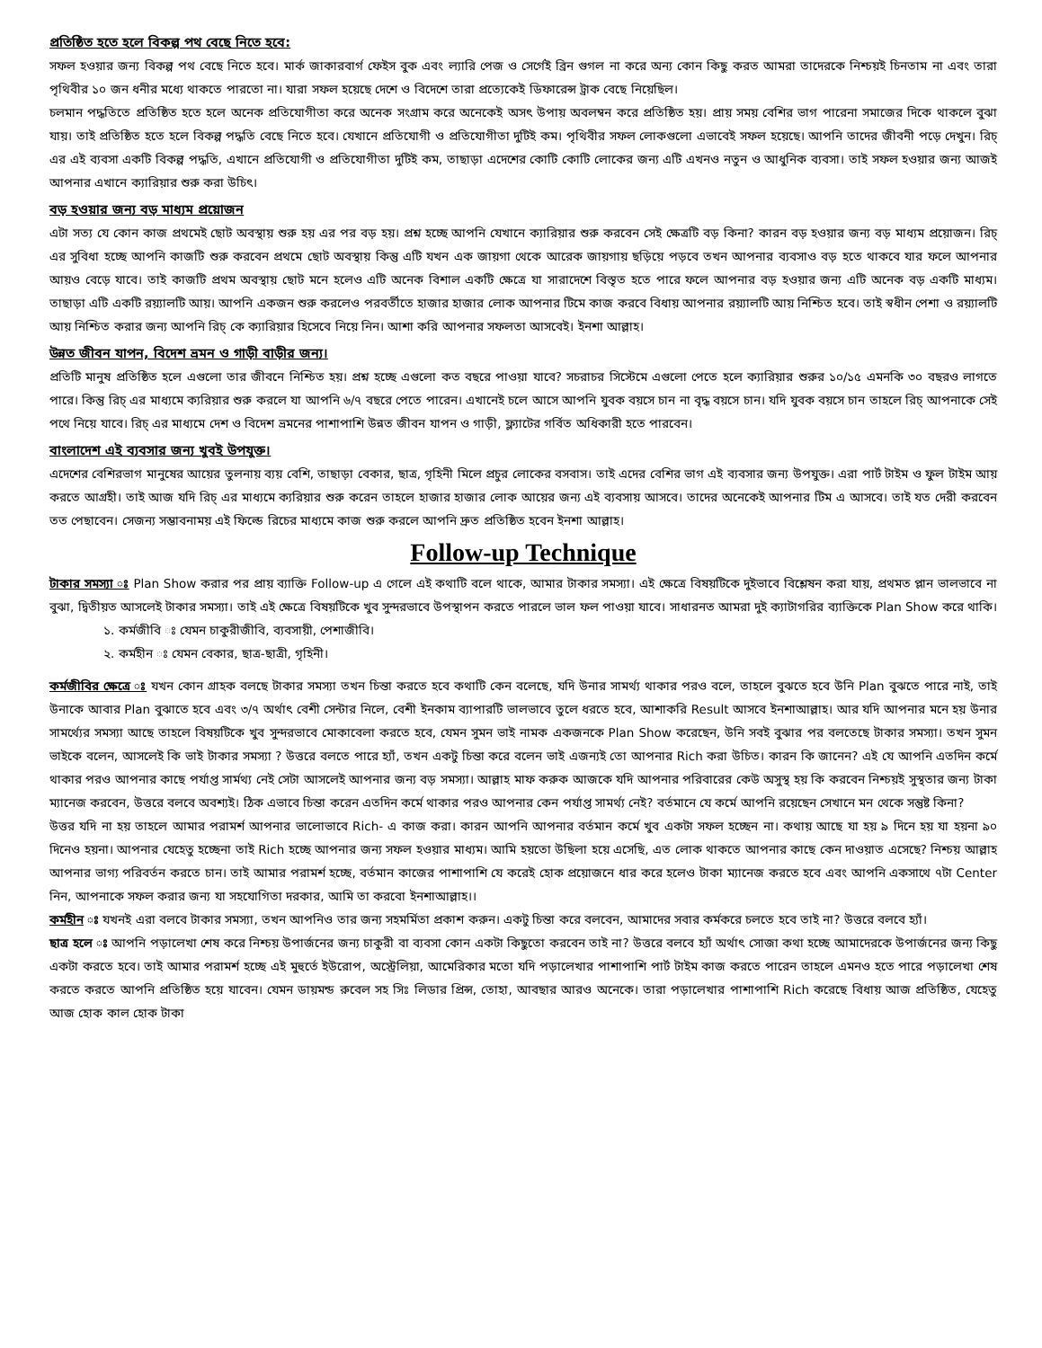প্রতিষ্ঠিত হতে হলে বিকল্প পথ বেছে নিতে হবে:
সফল হওয়ার জন্য বিকল্প পথ বেছে নিতে হবে। মার্ক জাকারবার্গ ফেইস বুক এবং ল্যারি পেজ ও সের্গেই ব্রিন গুগল না করে অন্য কোন কিছু করত আমরা তাদেরকে নিশ্চয়ই চিনতাম না এবং তারা পৃথিবীর ১০ জন ধনীর মধ্যে থাকতে পারতো না। যারা সফল হয়েছে দেশে ও বিদেশে তারা প্রত্যেকেই ডিফারেন্স ট্রাক বেছে নিয়েছিল।
চলমান পদ্ধতিতে প্রতিষ্ঠিত হতে হলে অনেক প্রতিযোগীতা করে অনেক সংগ্রাম করে অনেকেই অসৎ উপায় অবলম্বন করে প্রতিষ্ঠিত হয়। প্রায় সময় বেশির ভাগ পারেনা সমাজের দিকে থাকলে বুঝা যায়। তাই প্রতিষ্ঠিত হতে হলে বিকল্প পদ্ধতি বেছে নিতে হবে। যেখানে প্রতিযোগী ও প্রতিযোগীতা দুটিই কম। পৃথিবীর সফল লোকগুলো এভাবেই সফল হয়েছে। আপনি তাদের জীবনী পড়ে দেখুন। রিচ্ এর এই ব্যবসা একটি বিকল্প পদ্ধতি, এখানে প্রতিযোগী ও প্রতিযোগীতা দুটিই কম, তাছাড়া এদেশের কোটি কোটি লোকের জন্য এটি এখনও নতুন ও আধুনিক ব্যবসা। তাই সফল হওয়ার জন্য আজই আপনার এখানে ক্যারিয়ার শুরু করা উচিৎ।
বড় হওয়ার জন্য বড় মাধ্যম প্রয়োজন
এটা সত্য যে কোন কাজ প্রথমেই ছোট অবস্থায় শুরু হয় এর পর বড় হয়। প্রশ্ন হচ্ছে আপনি যেখানে ক্যারিয়ার শুরু করবেন সেই ক্ষেত্রটি বড় কিনা? কারন বড় হওয়ার জন্য বড় মাধ্যম প্রয়োজন। রিচ্ এর সুবিধা হচ্ছে আপনি কাজটি শুরু করবেন প্রথমে ছোট অবস্থায় কিন্তু এটি যখন এক জায়গা থেকে আরেক জায়গায় ছড়িয়ে পড়বে তখন আপনার ব্যবসাও বড় হতে থাকবে যার ফলে আপনার আয়ও বেড়ে যাবে। তাই কাজটি প্রথম অবস্থায় ছোট মনে হলেও এটি অনেক বিশাল একটি ক্ষেত্রে যা সারাদেশে বিস্তৃত হতে পারে ফলে আপনার বড় হওয়ার জন্য এটি অনেক বড় একটি মাধ্যম। তাছাড়া এটি একটি রয়্যালটি আয়। আপনি একজন শুরু করলেও পরবর্তীতে হাজার হাজার লোক আপনার টিমে কাজ করবে বিধায় আপনার রয়্যালটি আয় নিশ্চিত হবে। তাই স্বধীন পেশা ও রয়্যালটি আয় নিশ্চিত করার জন্য আপনি রিচ্ কে ক্যারিয়ার হিসেবে নিয়ে নিন। আশা করি আপনার সফলতা আসবেই। ইনশা আল্লাহ।
উন্নত জীবন যাপন, বিদেশ ভ্রমন ও গাড়ী বাড়ীর জন্য।
প্রতিটি মানুষ প্রতিষ্ঠিত হলে এগুলো তার জীবনে নিশ্চিত হয়। প্রশ্ন হচ্ছে এগুলো কত বছরে পাওয়া যাবে? সচরাচর সিস্টেমে এগুলো পেতে হলে ক্যারিয়ার শুরুর ১০/১৫ এমনকি ৩০ বছরও লাগতে পারে। কিন্তু রিচ্ এর মাধ্যমে ক্যরিয়ার শুরু করলে যা আপনি ৬/৭ বছরে পেতে পারেন। এখানেই চলে আসে আপনি যুবক বয়সে চান না বৃদ্ধ বয়সে চান। যদি যুবক বয়সে চান তাহলে রিচ্ আপনাকে সেই পথে নিয়ে যাবে। রিচ্ এর মাধ্যমে দেশ ও বিদেশ ভ্রমনের পাশাপাশি উন্নত জীবন যাপন ও গাড়ী, ফ্ল্যাটের গর্বিত অধিকারী হতে পারবেন।
বাংলাদেশ এই ব্যবসার জন্য খুবই উপযুক্ত।
এদেশের বেশিরভাগ মানুষের আয়ের তুলনায় ব্যয় বেশি, তাছাড়া বেকার, ছাত্র, গৃহিনী মিলে প্রচুর লোকের বসবাস। তাই এদের বেশির ভাগ এই ব্যবসার জন্য উপযুক্ত। এরা পার্ট টাইম ও ফুল টাইম আয় করতে আগ্রহী। তাই আজ যদি রিচ্ এর মাধ্যমে ক্যরিয়ার শুরু করেন তাহলে হাজার হাজার লোক আয়ের জন্য এই ব্যবসায় আসবে। তাদের অনেকেই আপনার টিম এ আসবে। তাই যত দেরী করবেন তত পেছাবেন। সেজন্য সম্ভাবনাময় এই ফিল্ডে রিচের মাধ্যমে কাজ শুরু করলে আপনি দ্রুত প্রতিষ্ঠিত হবেন ইনশা আল্লাহ।
Follow-up Technique
টাকার সমস্যা ঃ Plan Show করার পর প্রায় ব্যাক্তি Follow-up এ গেলে এই কথাটি বলে থাকে, আমার টাকার সমস্যা। এই ক্ষেত্রে বিষয়টিকে দুইভাবে বিশ্লেষন করা যায়, প্রথমত প্লান ভালভাবে না বুঝা, দ্বিতীয়ত আসলেই টাকার সমস্যা। তাই এই ক্ষেত্রে বিষয়টিকে খুব সুন্দরভাবে উপস্থাপন করতে পারলে ভাল ফল পাওয়া যাবে। সাধারনত আমরা দুই ক্যাটাগরির ব্যাক্তিকে Plan Show করে থাকি।
১. কর্মজীবি ঃ যেমন চাকুরীজীবি, ব্যবসায়ী, পেশাজীবি।
২. কর্মহীন ঃ যেমন বেকার, ছাত্র-ছাত্রী, গৃহিনী।
কর্মজীবির ক্ষেত্রে ঃ যখন কোন গ্রাহক বলছে টাকার সমস্যা তখন চিন্তা করতে হবে কথাটি কেন বলেছে, যদি উনার সামর্থ্য থাকার পরও বলে, তাহলে বুঝতে হবে উনি Plan বুঝতে পারে নাই, তাই উনাকে আবার Plan বুঝাতে হবে এবং ৩/৭ অর্থাৎ বেশী সেন্টার নিলে, বেশী ইনকাম ব্যাপারটি ভালভাবে তুলে ধরতে হবে, আশাকরি Result আসবে ইনশাআল্লাহ। আর যদি আপনার মনে হয় উনার সামর্থ্যের সমস্যা আছে তাহলে বিষয়টিকে খুব সুন্দরভাবে মোকাবেলা করতে হবে, যেমন সুমন ভাই নামক একজনকে Plan Show করেছেন, উনি সবই বুঝার পর বলতেছে টাকার সমস্যা। তখন সুমন ভাইকে বলেন, আসলেই কি ভাই টাকার সমস্যা ? উত্তরে বলতে পারে হ্যাঁ, তখন একটু চিন্তা করে বলেন ভাই এজন্যই তো আপনার Rich করা উচিত। কারন কি জানেন? এই যে আপনি এতদিন কর্মে থাকার পরও আপনার কাছে পর্যাপ্ত সার্মথ্য নেই সেটা আসলেই আপনার জন্য বড় সমস্যা। আল্লাহ মাফ করুক আজকে যদি আপনার পরিবারের কেউ অসুস্থ হয় কি করবেন নিশ্চয়ই সুস্থতার জন্য টাকা ম্যানেজ করবেন, উত্তরে বলবে অবশ্যই। ঠিক এভাবে চিন্তা করেন এতদিন কর্মে থাকার পরও আপনার কেন পর্যাপ্ত সামর্থ্য নেই? বর্তমানে যে কর্মে আপনি রয়েছেন সেখানে মন থেকে সন্তুষ্ট কিনা?
উত্তর যদি না হয় তাহলে আমার পরামর্শ আপনার ভালোভাবে Rich- এ কাজ করা। কারন আপনি আপনার বর্তমান কর্মে খুব একটা সফল হচ্ছেন না। কথায় আছে যা হয় ৯ দিনে হয় যা হয়না ৯০ দিনেও হয়না। আপনার যেহেতু হচ্ছেনা তাই Rich হচ্ছে আপনার জন্য সফল হওয়ার মাধ্যম। আমি হয়তো উছিলা হয়ে এসেছি, এত লোক থাকতে আপনার কাছে কেন দাওয়াত এসেছে? নিশ্চয় আল্লাহ আপনার ভাগ্য পরিবর্তন করতে চান। তাই আমার পরামর্শ হচ্ছে, বর্তমান কাজের পাশাপাশি যে করেই হোক প্রয়োজনে ধার করে হলেও টাকা ম্যানেজ করতে হবে এবং আপনি একসাথে ৭টা Center নিন, আপনাকে সফল করার জন্য যা সহযোগিতা দরকার, আমি তা করবো ইনশাআল্লাহ।।
কর্মহীন ঃ যখনই এরা বলবে টাকার সমস্যা, তখন আপনিও তার জন্য সহমর্মিতা প্রকাশ করুন। একটু চিন্তা করে বলবেন, আমাদের সবার কর্মকরে চলতে হবে তাই না? উত্তরে বলবে হ্যাঁ।
ছাত্র হলে ঃ আপনি পড়ালেখা শেষ করে নিশ্চয় উপার্জনের জন্য চাকুরী বা ব্যবসা কোন একটা কিছুতো করবেন তাই না? উত্তরে বলবে হ্যাঁ অর্থাৎ সোজা কথা হচ্ছে আমাদেরকে উপার্জনের জন্য কিছু একটা করতে হবে। তাই আমার পরামর্শ হচ্ছে এই মুহুর্তে ইউরোপ, অস্ট্রেলিয়া, আমেরিকার মতো যদি পড়ালেখার পাশাপাশি পার্ট টাইম কাজ করতে পারেন তাহলে এমনও হতে পারে পড়ালেখা শেষ করতে করতে আপনি প্রতিষ্ঠিত হয়ে যাবেন। যেমন ডায়মন্ড রুবেল সহ সিঃ লিডার প্রিন্স, তোহা, আবছার আরও অনেকে। তারা পড়ালেখার পাশাপাশি Rich করেছে বিধায় আজ প্রতিষ্ঠিত, যেহেতু আজ হোক কাল হোক টাকা